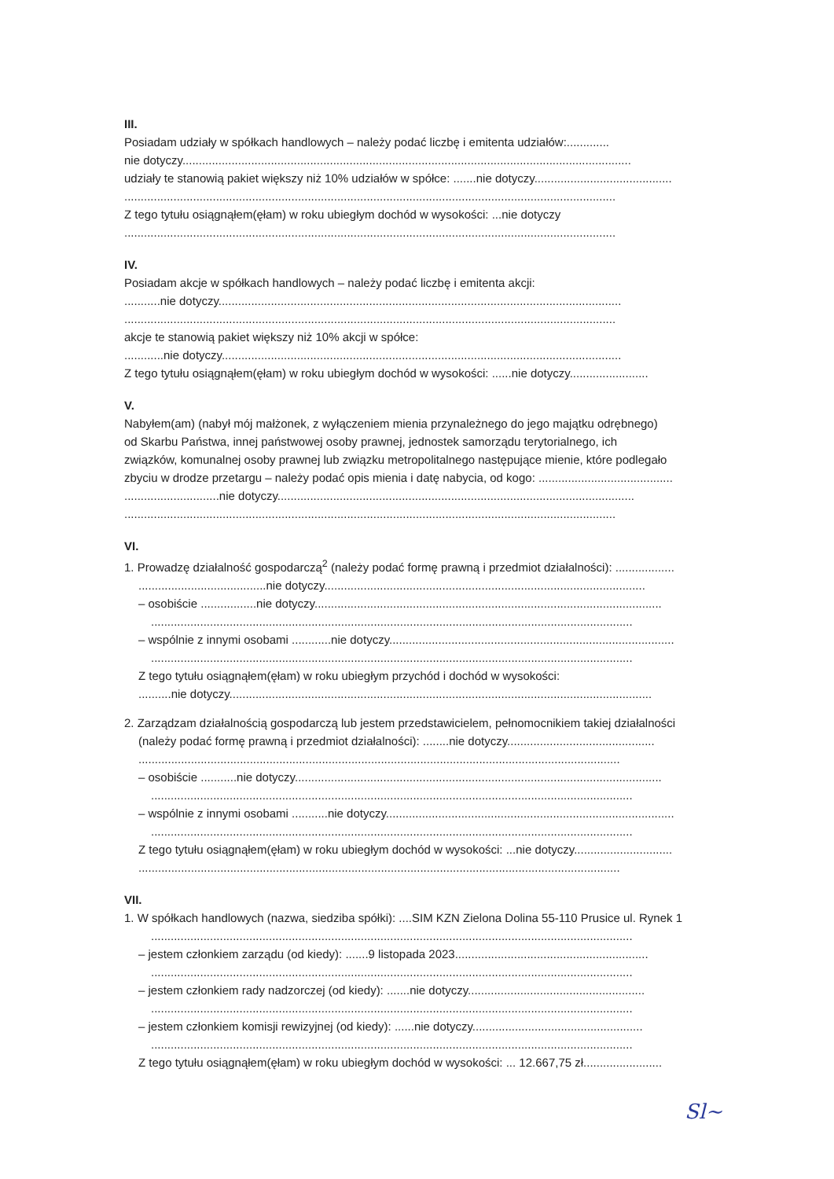III.
Posiadam udziały w spółkach handlowych – należy podać liczbę i emitenta udziałów:.............
nie dotyczy.........................................................................................................................................
udziały te stanowią pakiet większy niż 10% udziałów w spółce: .......nie dotyczy..........................................
......................................................................................................................................................
Z tego tytułu osiągnąłem(ęłam) w roku ubiegłym dochód w wysokości: ...nie dotyczy
......................................................................................................................................................
IV.
Posiadam akcje w spółkach handlowych – należy podać liczbę i emitenta akcji:
...........nie dotyczy...........................................................................................................................
......................................................................................................................................................
akcje te stanowią pakiet większy niż 10% akcji w spółce:
............nie dotyczy..........................................................................................................................
Z tego tytułu osiągnąłem(ęłam) w roku ubiegłym dochód w wysokości: ......nie dotyczy........................
V.
Nabyłem(am) (nabył mój małżonek, z wyłączeniem mienia przynależnego do jego majątku odrębnego)
od Skarbu Państwa, innej państwowej osoby prawnej, jednostek samorządu terytorialnego, ich
związków, komunalnej osoby prawnej lub związku metropolitalnego następujące mienie, które podlegało
zbyciu w drodze przetargu – należy podać opis mienia i datę nabycia, od kogo: .........................................
.............................nie dotyczy.............................................................................................................
......................................................................................................................................................
VI.
1. Prowadzę działalność gospodarczą<sup>2</sup> (należy podać formę prawną i przedmiot działalności): ..................
.......................................nie dotyczy..................................................................................................
– osobiście .................nie dotyczy..........................................................................................................
...................................................................................................................................................
– wspólnie z innymi osobami ............nie dotyczy.......................................................................................
...................................................................................................................................................
Z tego tytułu osiągnąłem(ęłam) w roku ubiegłym przychód i dochód w wysokości:
..........nie dotyczy.................................................................................................................................
2. Zarządzam działalnością gospodarczą lub jestem przedstawicielem, pełnomocnikiem takiej działalności
(należy podać formę prawną i przedmiot działalności): ........nie dotyczy.............................................
...................................................................................................................................................
– osobiście ...........nie dotyczy................................................................................................................
...................................................................................................................................................
– wspólnie z innymi osobami ...........nie dotyczy........................................................................................
...................................................................................................................................................
Z tego tytułu osiągnąłem(ęłam) w roku ubiegłym dochód w wysokości: ...nie dotyczy..............................
...................................................................................................................................................
VII.
1. W spółkach handlowych (nazwa, siedziba spółki): ....SIM KZN Zielona Dolina 55-110 Prusice ul. Rynek 1
...................................................................................................................................................
– jestem członkiem zarządu (od kiedy): .......9 listopada 2023...........................................................
...................................................................................................................................................
– jestem członkiem rady nadzorczej (od kiedy): .......nie dotyczy......................................................
...................................................................................................................................................
– jestem członkiem komisji rewizyjnej (od kiedy): ......nie dotyczy....................................................
...................................................................................................................................................
Z tego tytułu osiągnąłem(ęłam) w roku ubiegłym dochód w wysokości: ... 12.667,75 zł........................
Sl~